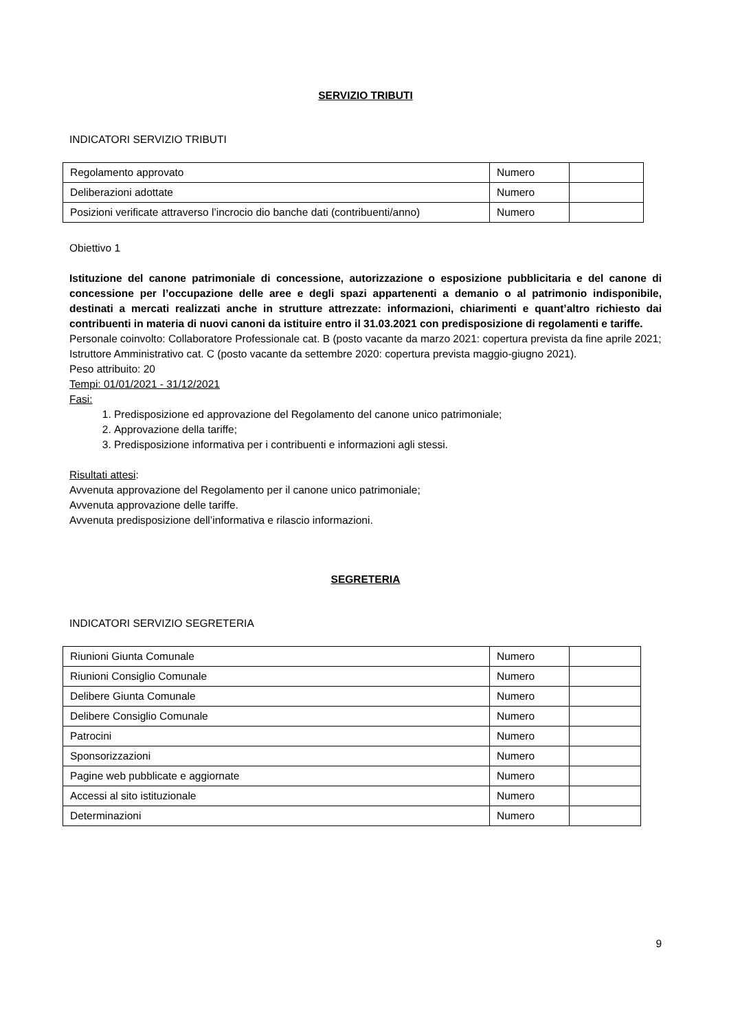SERVIZIO TRIBUTI
INDICATORI SERVIZIO TRIBUTI
| Regolamento approvato | Numero | |
| Deliberazioni adottate | Numero | |
| Posizioni verificate attraverso l’incrocio dio banche dati (contribuenti/anno) | Numero | |
Obiettivo 1
Istituzione del canone patrimoniale di concessione, autorizzazione o esposizione pubblicitaria e del canone di concessione per l’occupazione delle aree e degli spazi appartenenti a demanio o al patrimonio indisponibile, destinati a mercati realizzati anche in strutture attrezzate: informazioni, chiarimenti e quant’altro richiesto dai contribuenti in materia di nuovi canoni da istituire entro il 31.03.2021 con predisposizione di regolamenti e tariffe.
Personale coinvolto: Collaboratore Professionale cat. B (posto vacante da marzo 2021: copertura prevista da fine aprile 2021; Istruttore Amministrativo cat. C (posto vacante da settembre 2020: copertura prevista maggio-giugno 2021).
Peso attribuito: 20
Tempi: 01/01/2021 - 31/12/2021
Fasi:
1. Predisposizione ed approvazione del Regolamento del canone unico patrimoniale;
2. Approvazione della tariffe;
3. Predisposizione informativa per i contribuenti e informazioni agli stessi.
Risultati attesi:
Avvenuta approvazione del Regolamento per il canone unico patrimoniale;
Avvenuta approvazione delle tariffe.
Avvenuta predisposizione dell’informativa e rilascio informazioni.
SEGRETERIA
INDICATORI SERVIZIO SEGRETERIA
| Riunioni Giunta Comunale | Numero | |
| Riunioni Consiglio Comunale | Numero | |
| Delibere Giunta Comunale | Numero | |
| Delibere Consiglio Comunale | Numero | |
| Patrocini | Numero | |
| Sponsorizzazioni | Numero | |
| Pagine web pubblicate e aggiornate | Numero | |
| Accessi al sito istituzionale | Numero | |
| Determinazioni | Numero | |
9